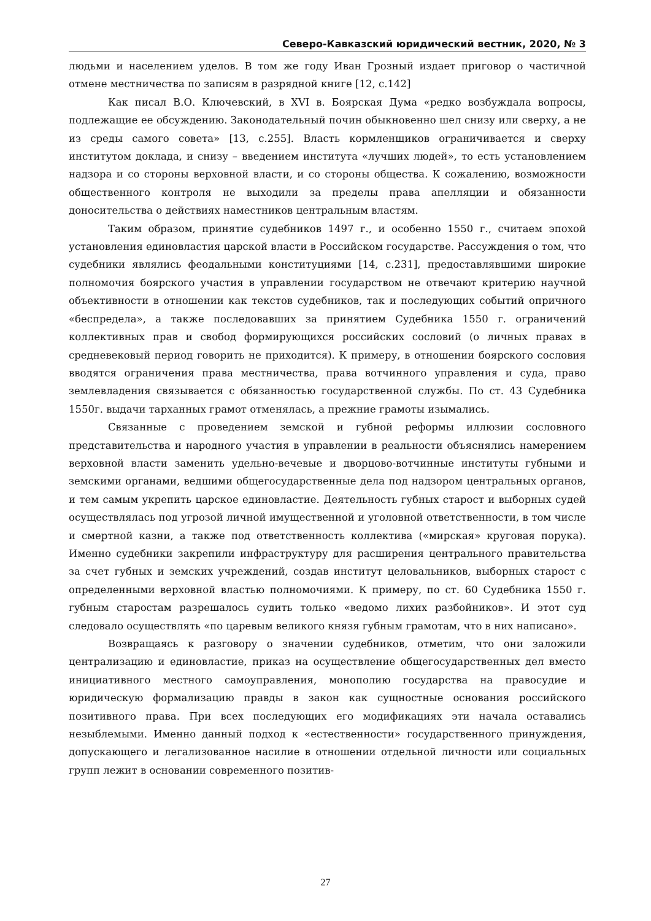Северо-Кавказский юридический вестник, 2020, № 3
людьми и населением уделов. В том же году Иван Грозный издает приговор о частичной отмене местничества по записям в разрядной книге [12, с.142]
Как писал В.О. Ключевский, в XVI в. Боярская Дума «редко возбуждала вопросы, подлежащие ее обсуждению. Законодательный почин обыкновенно шел снизу или сверху, а не из среды самого совета» [13, с.255]. Власть кормленщиков ограничивается и сверху институтом доклада, и снизу – введением института «лучших людей», то есть установлением надзора и со стороны верховной власти, и со стороны общества. К сожалению, возможности общественного контроля не выходили за пределы права апелляции и обязанности доносительства о действиях наместников центральным властям.
Таким образом, принятие судебников 1497 г., и особенно 1550 г., считаем эпохой установления единовластия царской власти в Российском государстве. Рассуждения о том, что судебники являлись феодальными конституциями [14, с.231], предоставлявшими широкие полномочия боярского участия в управлении государством не отвечают критерию научной объективности в отношении как текстов судебников, так и последующих событий опричного «беспредела», а также последовавших за принятием Судебника 1550 г. ограничений коллективных прав и свобод формирующихся российских сословий (о личных правах в средневековый период говорить не приходится). К примеру, в отношении боярского сословия вводятся ограничения права местничества, права вотчинного управления и суда, право землевладения связывается с обязанностью государственной службы. По ст. 43 Судебника 1550г. выдачи тарханных грамот отменялась, а прежние грамоты изымались.
Связанные с проведением земской и губной реформы иллюзии сословного представительства и народного участия в управлении в реальности объяснялись намерением верховной власти заменить удельно-вечевые и дворцово-вотчинные институты губными и земскими органами, ведшими общегосударственные дела под надзором центральных органов, и тем самым укрепить царское единовластие. Деятельность губных старост и выборных судей осуществлялась под угрозой личной имущественной и уголовной ответственности, в том числе и смертной казни, а также под ответственность коллектива («мирская» круговая порука). Именно судебники закрепили инфраструктуру для расширения центрального правительства за счет губных и земских учреждений, создав институт целовальников, выборных старост с определенными верховной властью полномочиями. К примеру, по ст. 60 Судебника 1550 г. губным старостам разрешалось судить только «ведомо лихих разбойников». И этот суд следовало осуществлять «по царевым великого князя губным грамотам, что в них написано».
Возвращаясь к разговору о значении судебников, отметим, что они заложили централизацию и единовластие, приказ на осуществление общегосударственных дел вместо инициативного местного самоуправления, монополию государства на правосудие и юридическую формализацию правды в закон как сущностные основания российского позитивного права. При всех последующих его модификациях эти начала оставались незыблемыми. Именно данный подход к «естественности» государственного принуждения, допускающего и легализованное насилие в отношении отдельной личности или социальных групп лежит в основании современного позитив-
27